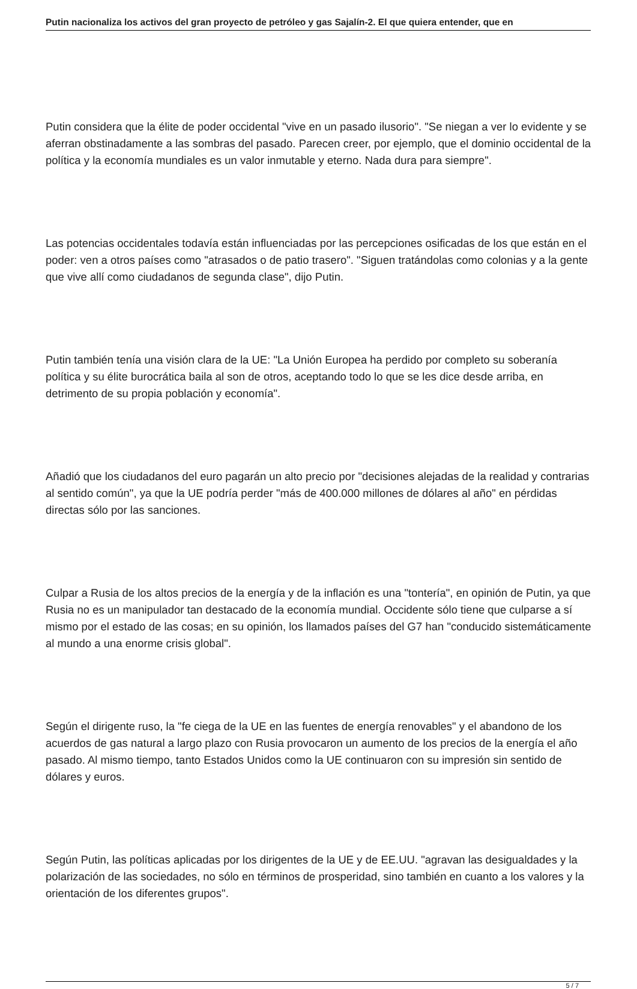Putin nacionaliza los activos del gran proyecto de petróleo y gas Sajalín-2. El que quiera entender, que en
Putin considera que la élite de poder occidental "vive en un pasado ilusorio". "Se niegan a ver lo evidente y se aferran obstinadamente a las sombras del pasado. Parecen creer, por ejemplo, que el dominio occidental de la política y la economía mundiales es un valor inmutable y eterno. Nada dura para siempre".
Las potencias occidentales todavía están influenciadas por las percepciones osificadas de los que están en el poder: ven a otros países como "atrasados o de patio trasero". "Siguen tratándolas como colonias y a la gente que vive allí como ciudadanos de segunda clase", dijo Putin.
Putin también tenía una visión clara de la UE: "La Unión Europea ha perdido por completo su soberanía política y su élite burocrática baila al son de otros, aceptando todo lo que se les dice desde arriba, en detrimento de su propia población y economía".
Añadió que los ciudadanos del euro pagarán un alto precio por "decisiones alejadas de la realidad y contrarias al sentido común", ya que la UE podría perder "más de 400.000 millones de dólares al año" en pérdidas directas sólo por las sanciones.
Culpar a Rusia de los altos precios de la energía y de la inflación es una "tontería", en opinión de Putin, ya que Rusia no es un manipulador tan destacado de la economía mundial. Occidente sólo tiene que culparse a sí mismo por el estado de las cosas; en su opinión, los llamados países del G7 han "conducido sistemáticamente al mundo a una enorme crisis global".
Según el dirigente ruso, la "fe ciega de la UE en las fuentes de energía renovables" y el abandono de los acuerdos de gas natural a largo plazo con Rusia provocaron un aumento de los precios de la energía el año pasado. Al mismo tiempo, tanto Estados Unidos como la UE continuaron con su impresión sin sentido de dólares y euros.
Según Putin, las políticas aplicadas por los dirigentes de la UE y de EE.UU. "agravan las desigualdades y la polarización de las sociedades, no sólo en términos de prosperidad, sino también en cuanto a los valores y la orientación de los diferentes grupos".
5 / 7